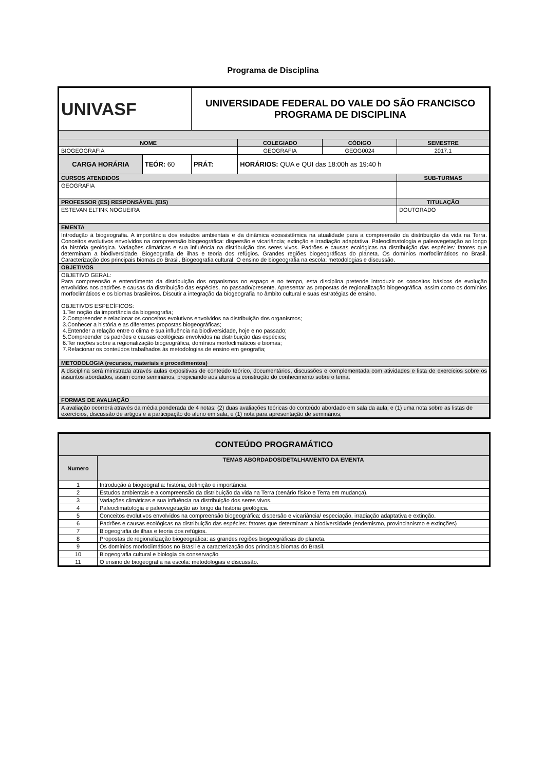Programa de Disciplina
| UNIVASF | | UNIVERSIDADE FEDERAL DO VALE DO SÃO FRANCISCO PROGRAMA DE DISCIPLINA | | | | |
| NOME | | | | COLEGIADO | CÓDIGO | SEMESTRE |
| BIOGEOGRAFIA | | | | GEOGRAFIA | GEOG0024 | 2017.1 |
| CARGA HORÁRIA | TEÓR: 60 | PRÁT: | HORÁRIOS: QUA e QUI das 18:00h as 19:40 h | | | |
| CURSOS ATENDIDOS | | | | | | SUB-TURMAS |
| GEOGRAFIA | | | | | | |
| PROFESSOR (ES) RESPONSÁVEL (EIS) | | | | | | TITULAÇÃO |
| ESTEVAN ELTINK NOGUEIRA | | | | | | DOUTORADO |
| EMENTA | | | | | | |
| Introdução à biogeografia. A importância dos estudos ambientais e da dinâmica ecossistêmica na atualidade para a compreensão da distribuição da vida na Terra. Conceitos evolutivos envolvidos na compreensão biogeográfica: dispersão e vicariância; extinção e irradiação adaptativa. Paleoclimatologia e paleovegetação ao longo da história geológica. Variações climáticas e sua influência na distribuição dos seres vivos. Padrões e causas ecológicas na distribuição das espécies: fatores que determinam a biodiversidade. Biogeografia de ilhas e teoria dos refúgios. Grandes regiões biogeográficas do planeta. Os domínios morfoclimáticos no Brasil. Caracterização dos principais biomas do Brasil. Biogeografia cultural. O ensino de biogeografia na escola: metodologias e discussão. | | | | | | |
| OBJETIVOS | | | | | | |
| OBJETIVO GERAL: Para compreensão e entendimento da distribuição dos organismos no espaço e no tempo, esta disciplina pretende introduzir os conceitos básicos de evolução envolvidos nos padrões e causas da distribuição das espécies, no passado/presente. Apresentar as propostas de regionalização biogeográfica, assim como os domínios morfoclimáticos e os biomas brasileiros. Discutir a integração da biogeografia no âmbito cultural e suas estratégias de ensino. OBJETIVOS ESPECÍFICOS: 1.Ter noção da importância da biogeografia; 2.Compreender e relacionar os conceitos evolutivos envolvidos na distribuição dos organismos; 3.Conhecer a história e as diferentes propostas biogeográficas; 4.Entender a relação entre o clima e sua influência na biodiversidade, hoje e no passado; 5.Compreender os padrões e causas ecológicas envolvidos na distribuição das espécies; 6.Ter noções sobre a regionalização biogeográfica, domínios morfoclimáticos e biomas; 7.Relacionar os conteúdos trabalhados às metodologias de ensino em geografia; | | | | | | |
| METODOLOGIA (recursos, materiais e procedimentos) | | | | | | |
| A disciplina será ministrada através aulas expositivas de conteúdo teórico, documentários, discussões e complementada com atividades e lista de exercícios sobre os assuntos abordados, assim como seminários, propiciando aos alunos a construção do conhecimento sobre o tema. | | | | | | |
| FORMAS DE AVALIAÇÃO | | | | | | |
| A avaliação ocorrerá através da média ponderada de 4 notas: (2) duas avaliações teóricas do conteúdo abordado em sala da aula, e (1) uma nota sobre as listas de exercícios, discussão de artigos e a participação do aluno em sala, e (1) nota para apresentação de seminários; | | | | | | |
| CONTEÚDO PROGRAMÁTICO | |
| --- | --- |
| Numero | TEMAS ABORDADOS/DETALHAMENTO DA EMENTA |
| 1 | Introdução à biogeografia: história, definição e importância |
| 2 | Estudos ambientais e a compreensão da distribuição da vida na Terra (cenário físico e Terra em mudança). |
| 3 | Variações climáticas e sua influência na distribuição dos seres vivos. |
| 4 | Paleoclimatologia e paleovegetação ao longo da história geológica. |
| 5 | Conceitos evolutivos envolvidos na compreensão biogeográfica: dispersão e vicariância/ especiação, irradiação adaptativa e extinção. |
| 6 | Padrões e causas ecológicas na distribuição das espécies: fatores que determinam a biodiversidade (endemismo, provincianismo e extinções) |
| 7 | Biogeografia de ilhas e teoria dos refúgios. |
| 8 | Propostas de regionalização biogeográfica: as grandes regiões biogeográficas do planeta. |
| 9 | Os domínios morfoclimáticos no Brasil e a caracterização dos principais biomas do Brasil. |
| 10 | Biogeografia cultural e biologia da conservação |
| 11 | O ensino de biogeografia na escola: metodologias e discussão. |